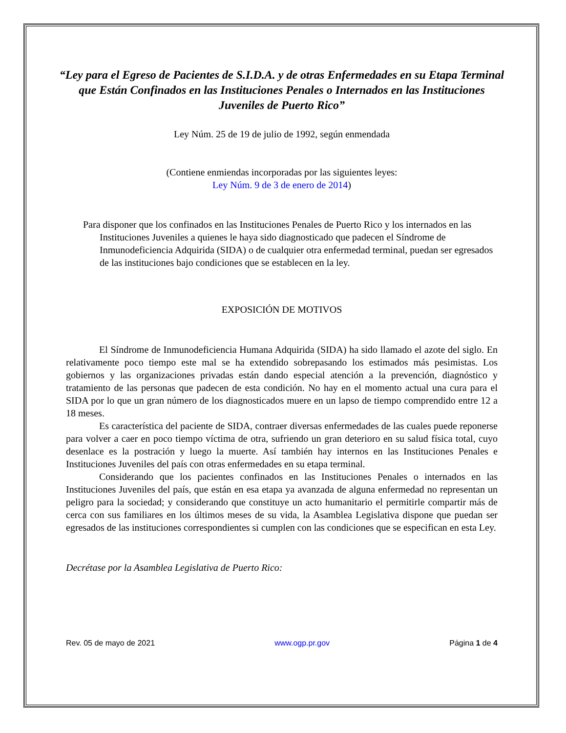“Ley para el Egreso de Pacientes de S.I.D.A. y de otras Enfermedades en su Etapa Terminal que Están Confinados en las Instituciones Penales o Internados en las Instituciones Juveniles de Puerto Rico”
Ley Núm. 25 de 19 de julio de 1992, según enmendada
(Contiene enmiendas incorporadas por las siguientes leyes:
Ley Núm. 9 de 3 de enero de 2014)
Para disponer que los confinados en las Instituciones Penales de Puerto Rico y los internados en las Instituciones Juveniles a quienes le haya sido diagnosticado que padecen el Síndrome de Inmunodeficiencia Adquirida (SIDA) o de cualquier otra enfermedad terminal, puedan ser egresados de las instituciones bajo condiciones que se establecen en la ley.
EXPOSICIÓN DE MOTIVOS
El Síndrome de Inmunodeficiencia Humana Adquirida (SIDA) ha sido llamado el azote del siglo. En relativamente poco tiempo este mal se ha extendido sobrepasando los estimados más pesimistas. Los gobiernos y las organizaciones privadas están dando especial atención a la prevención, diagnóstico y tratamiento de las personas que padecen de esta condición. No hay en el momento actual una cura para el SIDA por lo que un gran número de los diagnosticados muere en un lapso de tiempo comprendido entre 12 a 18 meses.
Es característica del paciente de SIDA, contraer diversas enfermedades de las cuales puede reponerse para volver a caer en poco tiempo víctima de otra, sufriendo un gran deterioro en su salud física total, cuyo desenlace es la postración y luego la muerte. Así también hay internos en las Instituciones Penales e Instituciones Juveniles del país con otras enfermedades en su etapa terminal.
Considerando que los pacientes confinados en las Instituciones Penales o internados en las Instituciones Juveniles del país, que están en esa etapa ya avanzada de alguna enfermedad no representan un peligro para la sociedad; y considerando que constituye un acto humanitario el permitirle compartir más de cerca con sus familiares en los últimos meses de su vida, la Asamblea Legislativa dispone que puedan ser egresados de las instituciones correspondientes si cumplen con las condiciones que se especifican en esta Ley.
Decrétase por la Asamblea Legislativa de Puerto Rico:
Rev. 05 de mayo de 2021 www.ogp.pr.gov Página 1 de 4